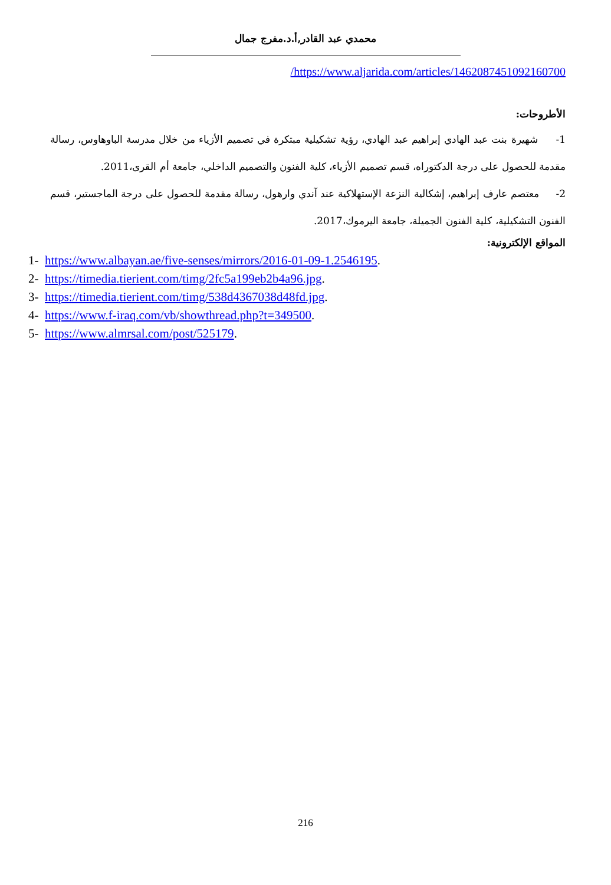محمدي عبد القادر,أ.د.مفرج جمال
/https://www.aljarida.com/articles/1462087451092160700
الأطروحات:
1- شهيرة بنت عبد الهادي إبراهيم عبد الهادي، رؤية تشكيلية مبتكرة في تصميم الأزياء من خلال مدرسة الباوهاوس، رسالة مقدمة للحصول على درجة الدكتوراه، قسم تصميم الأزياء، كلية الفنون والتصميم الداخلي، جامعة أم القرى،2011.
2- معتصم عارف إبراهيم، إشكالية النزعة الإستهلاكية عند آندي وارهول، رسالة مقدمة للحصول على درجة الماجستير، قسم الفنون التشكيلية، كلية الفنون الجميلة، جامعة اليرموك،2017.
المواقع الإلكترونية:
1- https://www.albayan.ae/five-senses/mirrors/2016-01-09-1.2546195.
2- https://timedia.tierient.com/timg/2fc5a199eb2b4a96.jpg.
3- https://timedia.tierient.com/timg/538d4367038d48fd.jpg.
4- https://www.f-iraq.com/vb/showthread.php?t=349500.
5- https://www.almrsal.com/post/525179.
216